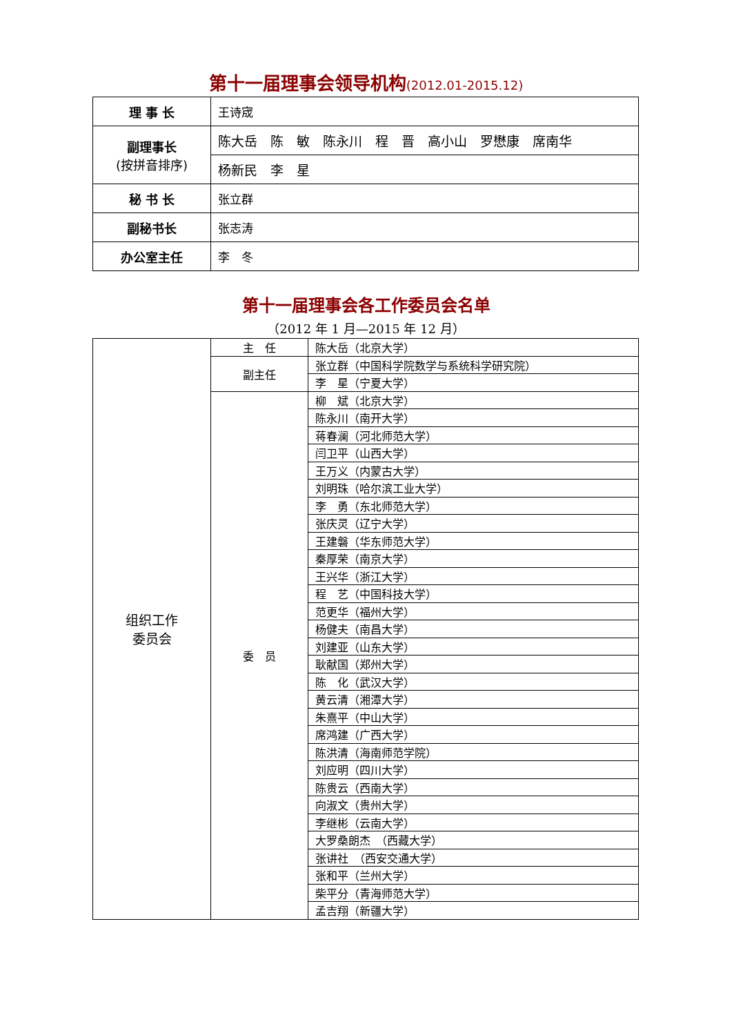第十一届理事会领导机构(2012.01-2015.12)
| 理 事 长 | 王诗宬 |
| 副理事长 (按拼音排序) | 陈大岳 陈 敏 陈永川 程 晋 高小山 罗懋康 席南华 |
| | 杨新民 李 星 |
| 秘 书 长 | 张立群 |
| 副秘书长 | 张志涛 |
| 办公室主任 | 李 冬 |
第十一届理事会各工作委员会名单
（2012 年 1 月—2015 年 12 月）
| 组织工作 委员会 | 主 任 | 陈大岳（北京大学） |
| | 副主任 | 张立群（中国科学院数学与系统科学研究院） |
| | | 李 星（宁夏大学） |
| | 委 员 | 柳 斌（北京大学） |
| | | 陈永川（南开大学） |
| | | 蒋春澜（河北师范大学） |
| | | 闫卫平（山西大学） |
| | | 王万义（内蒙古大学） |
| | | 刘明珠（哈尔滨工业大学） |
| | | 李 勇（东北师范大学） |
| | | 张庆灵（辽宁大学） |
| | | 王建磐（华东师范大学） |
| | | 秦厚荣（南京大学） |
| | | 王兴华（浙江大学） |
| | | 程 艺（中国科技大学） |
| | | 范更华（福州大学） |
| | | 杨健夫（南昌大学） |
| | | 刘建亚（山东大学） |
| | | 耿献国（郑州大学） |
| | | 陈 化（武汉大学） |
| | | 黄云清（湘潭大学） |
| | | 朱熹平（中山大学） |
| | | 席鸿建（广西大学） |
| | | 陈洪清（海南师范学院） |
| | | 刘应明（四川大学） |
| | | 陈贵云（西南大学） |
| | | 向淑文（贵州大学） |
| | | 李继彬（云南大学） |
| | | 大罗桑朗杰 （西藏大学） |
| | | 张讲社 （西安交通大学） |
| | | 张和平（兰州大学） |
| | | 柴平分（青海师范大学） |
| | | 孟吉翔（新疆大学） |